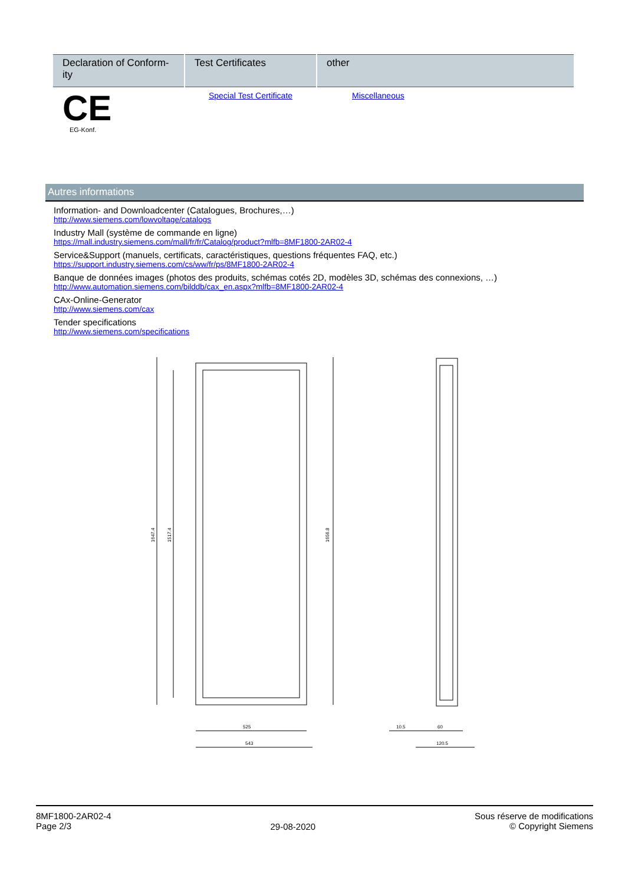| Declaration of Conform-ity | Test Certificates | other |
| --- | --- | --- |
| CE EG-Konf. | Special Test Certificate | Miscellaneous |
Autres informations
Information- and Downloadcenter (Catalogues, Brochures,…)
http://www.siemens.com/lowvoltage/catalogs
Industry Mall (système de commande en ligne)
https://mall.industry.siemens.com/mall/fr/fr/Catalog/product?mlfb=8MF1800-2AR02-4
Service&Support (manuels, certificats, caractéristiques, questions fréquentes FAQ, etc.)
https://support.industry.siemens.com/cs/ww/fr/ps/8MF1800-2AR02-4
Banque de données images (photos des produits, schémas cotés 2D, modèles 3D, schémas des connexions, …)
http://www.automation.siemens.com/bilddb/cax_en.aspx?mlfb=8MF1800-2AR02-4
CAx-Online-Generator
http://www.siemens.com/cax
Tender specifications
http://www.siemens.com/specifications
1647.4
1517.4
1656.8
525
543
10.5
60
120.5
8MF1800-2AR02-4
Page 2/3
29-08-2020
Sous réserve de modifications
© Copyright Siemens